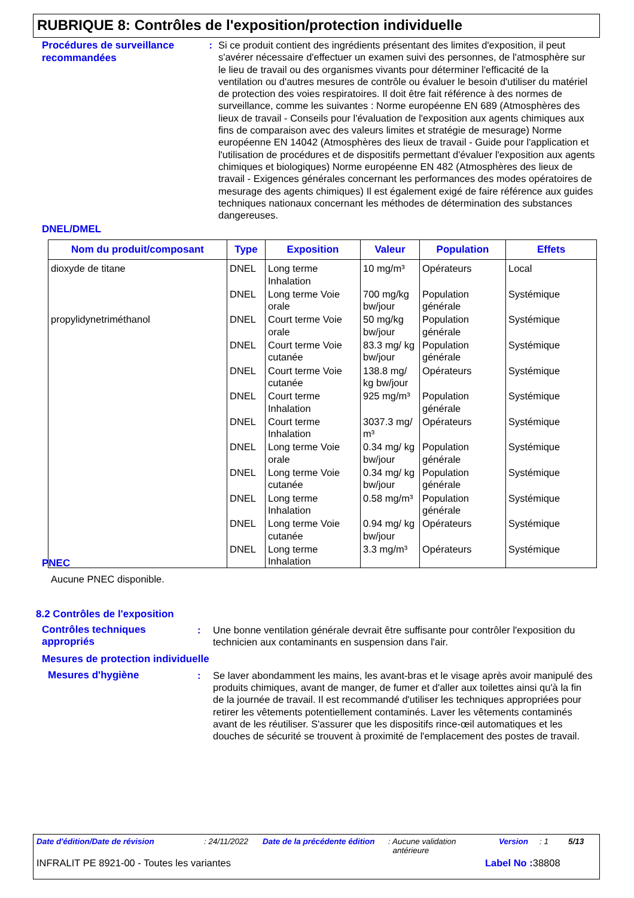RUBRIQUE 8: Contrôles de l'exposition/protection individuelle
Procédures de surveillance recommandées
: Si ce produit contient des ingrédients présentant des limites d'exposition, il peut s'avérer nécessaire d'effectuer un examen suivi des personnes, de l'atmosphère sur le lieu de travail ou des organismes vivants pour déterminer l'efficacité de la ventilation ou d'autres mesures de contrôle ou évaluer le besoin d'utiliser du matériel de protection des voies respiratoires. Il doit être fait référence à des normes de surveillance, comme les suivantes : Norme européenne EN 689 (Atmosphères des lieux de travail - Conseils pour l'évaluation de l'exposition aux agents chimiques aux fins de comparaison avec des valeurs limites et stratégie de mesurage) Norme européenne EN 14042 (Atmosphères des lieux de travail - Guide pour l'application et l'utilisation de procédures et de dispositifs permettant d'évaluer l'exposition aux agents chimiques et biologiques) Norme européenne EN 482 (Atmosphères des lieux de travail - Exigences générales concernant les performances des modes opératoires de mesurage des agents chimiques) Il est également exigé de faire référence aux guides techniques nationaux concernant les méthodes de détermination des substances dangereuses.
DNEL/DMEL
| Nom du produit/composant | Type | Exposition | Valeur | Population | Effets |
| --- | --- | --- | --- | --- | --- |
| dioxyde de titane | DNEL | Long terme Inhalation | 10 mg/m³ | Opérateurs | Local |
| | DNEL | Long terme Voie orale | 700 mg/kg bw/jour | Population générale | Systémique |
| propylidynetriméthanol | DNEL | Court terme Voie orale | 50 mg/kg bw/jour | Population générale | Systémique |
| | DNEL | Court terme Voie cutanée | 83.3 mg/ kg bw/jour | Population générale | Systémique |
| | DNEL | Court terme Voie cutanée | 138.8 mg/ kg bw/jour | Opérateurs | Systémique |
| | DNEL | Court terme Inhalation | 925 mg/m³ | Population générale | Systémique |
| | DNEL | Court terme Inhalation | 3037.3 mg/ m³ | Opérateurs | Systémique |
| | DNEL | Long terme Voie orale | 0.34 mg/ kg bw/jour | Population générale | Systémique |
| | DNEL | Long terme Voie cutanée | 0.34 mg/ kg bw/jour | Population générale | Systémique |
| | DNEL | Long terme Inhalation | 0.58 mg/m³ | Population générale | Systémique |
| | DNEL | Long terme Voie cutanée | 0.94 mg/ kg bw/jour | Opérateurs | Systémique |
| | DNEL | Long terme Inhalation | 3.3 mg/m³ | Opérateurs | Systémique |
PNEC
Aucune PNEC disponible.
8.2 Contrôles de l'exposition
Contrôles techniques appropriés
: Une bonne ventilation générale devrait être suffisante pour contrôler l'exposition du technicien aux contaminants en suspension dans l'air.
Mesures de protection individuelle
Mesures d'hygiène : Se laver abondamment les mains, les avant-bras et le visage après avoir manipulé des produits chimiques, avant de manger, de fumer et d'aller aux toilettes ainsi qu'à la fin de la journée de travail. Il est recommandé d'utiliser les techniques appropriées pour retirer les vêtements potentiellement contaminés. Laver les vêtements contaminés avant de les réutiliser. S'assurer que les dispositifs rince-œil automatiques et les douches de sécurité se trouvent à proximité de l'emplacement des postes de travail.
Date d'édition/Date de révision: 24/11/2022 Date de la précédente édition: Aucune validation
antérieure Version: 1 5/13
INFRALIT PE 8921-00 - Toutes les variantes Label No : 38808